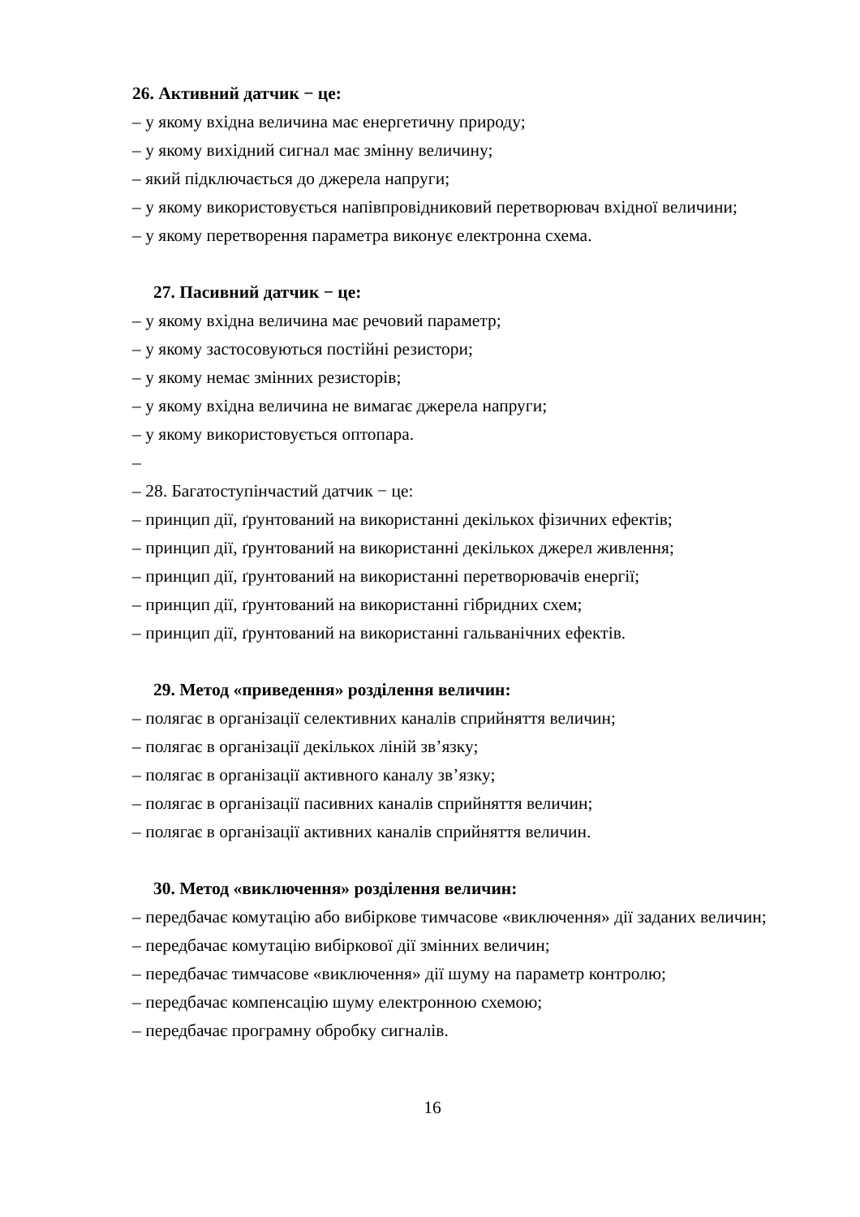26. Активний датчик − це:
– у якому вхідна величина має енергетичну природу;
– у якому вихідний сигнал має змінну величину;
– який підключається до джерела напруги;
– у якому використовується напівпровідниковий перетворювач вхідної величини;
– у якому перетворення параметра виконує електронна схема.
27. Пасивний датчик − це:
– у якому вхідна величина має речовий параметр;
– у якому застосовуються постійні резистори;
– у якому немає змінних резисторів;
– у якому вхідна величина не вимагає джерела напруги;
– у якому використовується оптопара.
–
– 28. Багатоступінчастий датчик − це:
– принцип дії, ґрунтований на використанні декількох фізичних ефектів;
– принцип дії, ґрунтований на використанні декількох джерел живлення;
– принцип дії, ґрунтований на використанні перетворювачів енергії;
– принцип дії, ґрунтований на використанні гібридних схем;
– принцип дії, ґрунтований на використанні гальванічних ефектів.
29. Метод «приведення» розділення величин:
– полягає в організації селективних каналів сприйняття величин;
– полягає в організації декількох ліній зв’язку;
– полягає в організації активного каналу зв’язку;
– полягає в організації пасивних каналів сприйняття величин;
– полягає в організації активних каналів сприйняття величин.
30. Метод «виключення» розділення величин:
– передбачає комутацію або вибіркове тимчасове «виключення» дії заданих величин;
– передбачає комутацію вибіркової дії змінних величин;
– передбачає тимчасове «виключення» дії шуму на параметр контролю;
– передбачає компенсацію шуму електронною схемою;
– передбачає програмну обробку сигналів.
16